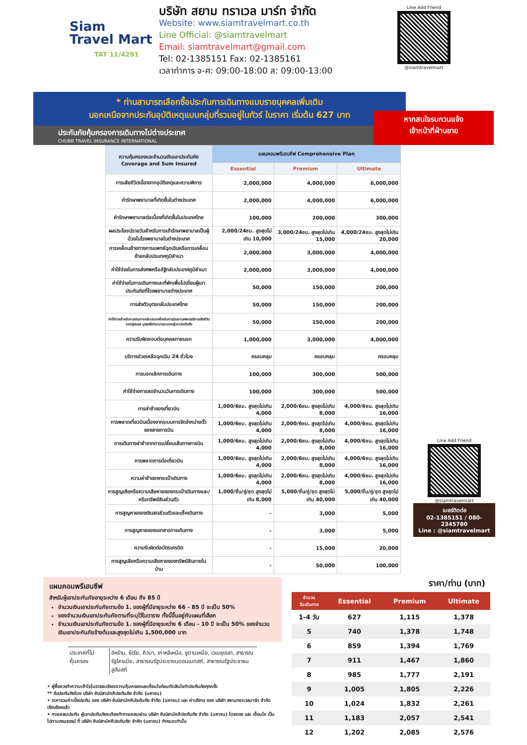Siam
Travel Mart
TAT 11/4291
บริษัท สยาม ทราเวล มาร์ท จำกัด
Website: www.siamtravelmart.co.th
Line Official: @siamtravelmart
Email: siamtravelmart@gmail.com
Tel: 02-1385151 Fax: 02-1385161
เวลาทำการ จ-ศ: 09:00-18:00 ส: 09:00-13:00
Line Add Friend
@siamtravelmart
* ท่านสามารถเลือกซื้อประกันการเดินทางแบบรายบุคคลเพิ่มเติม
นอกเหนือจากประกันอุบัติเหตุแบบกลุ่มที่รวมอยู่ในทัวร์ ในราคา เริ่มต้น 627 บาท
ประกันภัยคุ้มครองการเดินทางไปต่างประเทศ
CHUBB TRAVEL INSURANCE INTERNATIONAL
หากสนใจรบกวนแจ้ง
เจ้าหน้าที่ฝ่านขาย
| ความคุ้มครองและจำนวนเงินเอาประกันภัย Coverage and Sum Insured | แผนคอมพรีเฮนซีฟ Comprehensive Plan | | |
| --- | --- | --- | --- |
| | Essential | Premium | Ultimate |
| การเสียชีวิตเนื่องจากอุบัติเหตุและความพิการ | 2,000,000 | 4,000,000 | 6,000,000 |
| ค่ารักษาพยาบาลที่เกิดขึ้นในต่างประเทศ | 2,000,000 | 4,000,000 | 6,000,000 |
| ค่ารักษาพยาบาลต่อเนื่องที่เกิดขึ้นในประเทศไทย | 100,000 | 200,000 | 300,000 |
| ผลประโยชน์รายวันสำหรับการเข้ารักษาพยาบาลเป็นผู้ป่วยในโรงพยาบาลในต่างประเทศ | 2,000/24ชม. สูงสุดไม่เกิน 10,000 | 3,000/24ชม. สูงสุดไม่เกิน 15,000 | 4,000/24ชม. สูงสุดไม่เกิน 20,000 |
| การเคลื่อนย้ายทางการแพทย์ฉุกเฉินหรือการเคลื่อนย้ายกลับประเทศภูมิลำเนา | 2,000,000 | 3,000,000 | 4,000,000 |
| ค่าใช้จ่ายในการส่งศพหรืออัฐิกลับประเทศภูมิลำเนา | 2,000,000 | 3,000,000 | 4,000,000 |
| ค่าใช้จ่ายในการเดินทางและที่พักเพื่อไปเยี่ยมผู้เอาประกันภัยที่โรงพยาบาลต่างประเทศ | 50,000 | 150,000 | 200,000 |
| การส่งตัวบุตรกลับประเทศไทย | 50,000 | 150,000 | 200,000 |
| ค่าใช้จ่ายสำหรับการเดินทางกลับประเทศไทยในการร่วมงานศพกรณีการเสียชีวิตของคู่สมรส บุตรหรือบิดามารดาของผู้เอาประกันภัย | 50,000 | 150,000 | 200,000 |
| ความรับผิดชอบต่อบุคคลภายนอก | 1,000,000 | 3,000,000 | 4,000,000 |
| บริการช่วยเหลือฉุกเฉิน 24 ชั่วโมง | ครอบคลุม | ครอบคลุม | ครอบคลุม |
| การบอกเลิกการเดินทาง | 100,000 | 300,000 | 500,000 |
| ค่าใช้จ่ายการลดจำนวนวันการเดินทาง | 100,000 | 300,000 | 500,000 |
| การล่าช้าของเที่ยวบิน | 1,000/6ชม. สูงสุดไม่เกิน 4,000 | 2,000/6ชม. สูงสุดไม่เกิน 8,000 | 4,000/6ชม. สูงสุดไม่เกิน 16,000 |
| การพลาดเที่ยวบินเนื่องจากระบบการจัดจำหน่ายตั๋วของสายการบิน | 1,000/6ชม. สูงสุดไม่เกิน 4,000 | 2,000/6ชม. สูงสุดไม่เกิน 8,000 | 4,000/6ชม. สูงสุดไม่เกิน 16,000 |
| การเดินทางล่าช้าจากการเปลี่ยนเส้นทางการบิน | 1,000/6ชม. สูงสุดไม่เกิน 4,000 | 2,000/6ชม. สูงสุดไม่เกิน 8,000 | 4,000/6ชม. สูงสุดไม่เกิน 16,000 |
| การพลาดการต่อเที่ยวบิน | 1,000/6ชม. สูงสุดไม่เกิน 4,000 | 2,000/6ชม. สูงสุดไม่เกิน 8,000 | 4,000/6ชม. สูงสุดไม่เกิน 16,000 |
| ความล่าช้าของกระเป๋าเดินทาง | 1,000/6ชม. สูงสุดไม่เกิน 4,000 | 2,000/6ชม. สูงสุดไม่เกิน 8,000 | 4,000/6ชม. สูงสุดไม่เกิน 16,000 |
| การสูญเสียหรือความเสียหายของกระเป๋าเดินทางและ/หรือทรัพย์สินส่วนตัว | 1,000/ชิ้น/คู่/ชุด สูงสุดไม่เกิน 8,000 | 5,000/ชิ้น/คู่/ชุด สูงสุดไม่เกิน 40,000 | 5,000/ชิ้น/คู่/ชุด สูงสุดไม่เกิน 40,000 |
| การสูญหายของเงินสดส่วนตัวและเช็คเดินทาง | - | 3,000 | 5,000 |
| การสูญหายของเอกสารการเดินทาง | - | 3,000 | 5,000 |
| ความรับผิดต่อบัตรเครดิต | - | 15,000 | 20,000 |
| การสูญเสียหรือความเสียหายของทรัพย์สินภายในบ้าน | - | 50,000 | 100,000 |
Line Add Friend
@siamtravelmart
เบอร์ติดต่อ
02-1385151 / 080-2345780
Line : @siamtravelmart
แผนคอมพรีเฮนซีฟ
สำหรับผู้เอาประกันภัยอายุระหว่าง 6 เดือน ถึง 85 ปี
จำนวนเงินเอาประกันภัยตามข้อ 1. ของผู้ที่มีอายุระหว่าง 66 - 85 ปี จะเป็น 50%
ของจำนวนเงินเอาประกันภัยตามที่ระบุไว้ในตาราง ทั้งนี้ขึ้นอยู่กับแผนที่เลือก
จำนวนเงินเอาประกันภัยตามข้อ 1. ของผู้ที่มีอายุระหว่าง 6 เดือน - 10 ปี จะเป็น 50% ของจำนวนเงินเอาประกันภัยข้างต้นและสูงสุดไม่เกิน 1,500,000 บาท
| ประเทศที่ไม่คุ้มครอง | อิหร่าน, ซีเรีย, คิวบา, เกาหลีเหนือ, ซูดานเหนือ, เวเนซุเอลา, สาธารณรัฐไครเมีย, สาธารณรัฐประชาชนดอนเนตสก์, สาธารณรัฐประชาชนลูฮันสก์ |
• ผู้ซื้อควรทำความเข้าใจในรายละเอียดความคุ้มครองและเงื่อนไขก่อนตัดสินใจทำประกันภัยทุกครั้ง
** รับประกันภัยโดย บริษัท ชับบ์สามัคคีประกันภัย จำกัด (มหาชน)
• ราคารวมค่าเบี้ยประกัน ของ บริษัท ชับบ์สามัคคีประกันภัย จำกัด (มหาชน) และ ค่าบริการ ของ บริษัท สยามทราเวลมาร์ท จำกัด เรียบร้อยแล้ว
• การเคลมประกัน ผู้เอาประกันภัยจะต้องทำการเคลมผ่าน บริษัท ชับบ์สามัคคีประกันภัย จำกัด (มหาชน) โดยตรง และ เงื่อนไข เป็นไปตามกรมธรรม์ ที่ บริษัท ชับบ์สามัคคีประกันภัย จำกัด (มหาชน) กำหนดเท่านั้น
ราคา/ท่าน (บาท)
| จำนวน วันเดินทาง | Essential | Premium | Ultimate |
| --- | --- | --- | --- |
| 1-4 วัน | 627 | 1,115 | 1,378 |
| 5 | 740 | 1,378 | 1,748 |
| 6 | 859 | 1,394 | 1,769 |
| 7 | 911 | 1,467 | 1,860 |
| 8 | 985 | 1,777 | 2,191 |
| 9 | 1,005 | 1,805 | 2,226 |
| 10 | 1,024 | 1,832 | 2,261 |
| 11 | 1,183 | 2,057 | 2,541 |
| 12 | 1,202 | 2,085 | 2,576 |